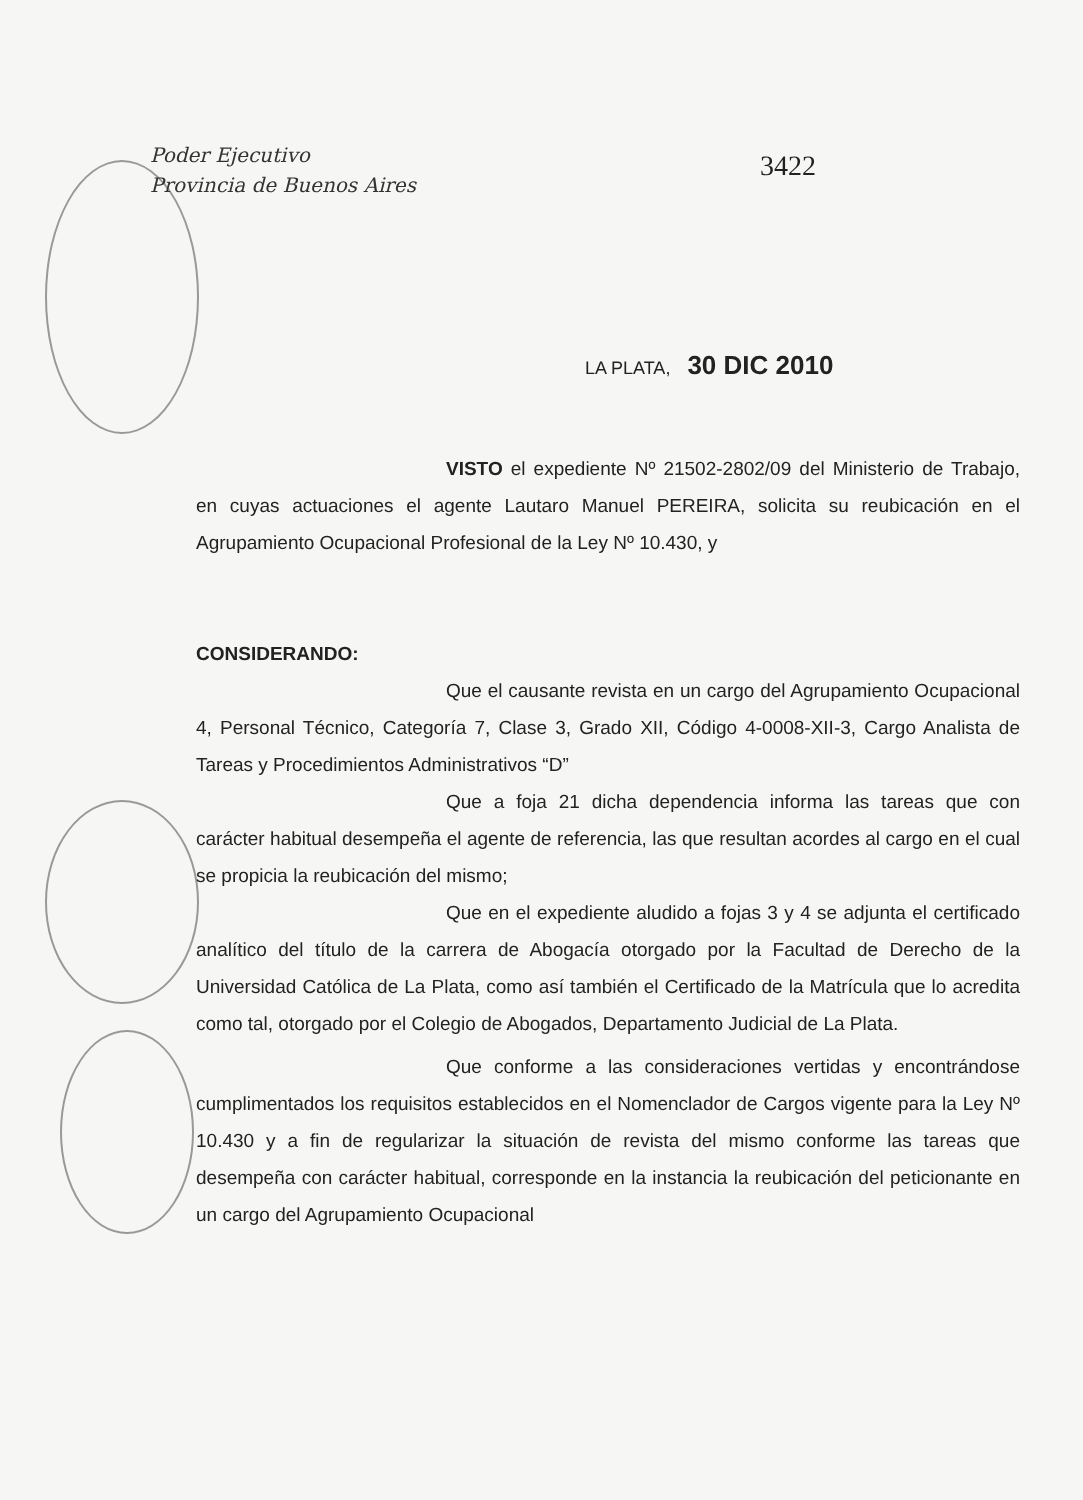Poder Ejecutivo
Provincia de Buenos Aires
3422
LA PLATA, 30 DIC 2010
VISTO el expediente Nº 21502-2802/09 del Ministerio de Trabajo, en cuyas actuaciones el agente Lautaro Manuel PEREIRA, solicita su reubicación en el Agrupamiento Ocupacional Profesional de la Ley Nº 10.430, y
CONSIDERANDO:
Que el causante revista en un cargo del Agrupamiento Ocupacional 4, Personal Técnico, Categoría 7, Clase 3, Grado XII, Código 4-0008-XII-3, Cargo Analista de Tareas y Procedimientos Administrativos “D”
Que a foja 21 dicha dependencia informa las tareas que con carácter habitual desempeña el agente de referencia, las que resultan acordes al cargo en el cual se propicia la reubicación del mismo;
Que en el expediente aludido a fojas 3 y 4 se adjunta el certificado analítico del título de la carrera de Abogacía otorgado por la Facultad de Derecho de la Universidad Católica de La Plata, como así también el Certificado de la Matrícula que lo acredita como tal, otorgado por el Colegio de Abogados, Departamento Judicial de La Plata.
Que conforme a las consideraciones vertidas y encontrándose cumplimentados los requisitos establecidos en el Nomenclador de Cargos vigente para la Ley Nº 10.430 y a fin de regularizar la situación de revista del mismo conforme las tareas que desempeña con carácter habitual, corresponde en la instancia la reubicación del peticionante en un cargo del Agrupamiento Ocupacional